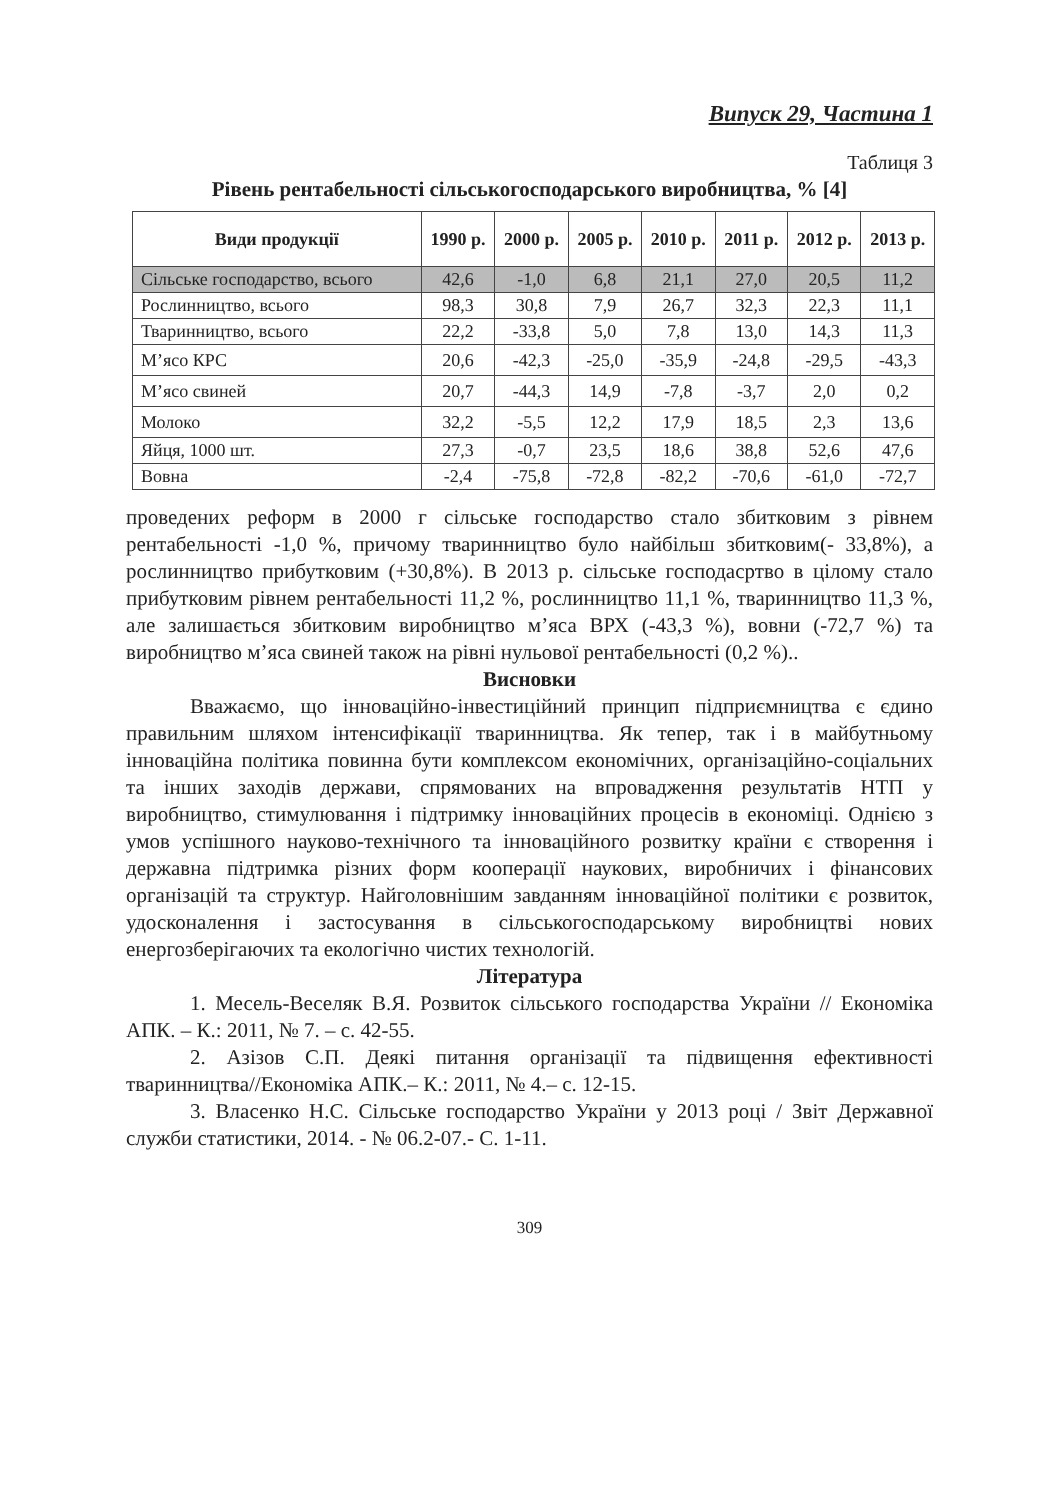Випуск 29, Частина 1
Таблиця 3
Рівень рентабельності сільськогосподарського виробництва, % [4]
| Види продукції | 1990 р. | 2000 р. | 2005 р. | 2010 р. | 2011 р. | 2012 р. | 2013 р. |
| --- | --- | --- | --- | --- | --- | --- | --- |
| Сільське господарство, всього | 42,6 | -1,0 | 6,8 | 21,1 | 27,0 | 20,5 | 11,2 |
| Рослинництво, всього | 98,3 | 30,8 | 7,9 | 26,7 | 32,3 | 22,3 | 11,1 |
| Тваринництво, всього | 22,2 | -33,8 | 5,0 | 7,8 | 13,0 | 14,3 | 11,3 |
| М’ясо КРС | 20,6 | -42,3 | -25,0 | -35,9 | -24,8 | -29,5 | -43,3 |
| М’ясо свиней | 20,7 | -44,3 | 14,9 | -7,8 | -3,7 | 2,0 | 0,2 |
| Молоко | 32,2 | -5,5 | 12,2 | 17,9 | 18,5 | 2,3 | 13,6 |
| Яйця, 1000 шт. | 27,3 | -0,7 | 23,5 | 18,6 | 38,8 | 52,6 | 47,6 |
| Вовна | -2,4 | -75,8 | -72,8 | -82,2 | -70,6 | -61,0 | -72,7 |
проведених реформ в 2000 г сільське господарство стало збитковим з рівнем рентабельності -1,0 %, причому тваринництво було найбільш збитковим(- 33,8%), а рослинництво прибутковим (+30,8%). В 2013 р. сільське господасртво в цілому стало прибутковим рівнем рентабельності 11,2 %, рослинництво 11,1 %, тваринництво 11,3 %, але залишається збитковим виробництво м’яса ВРХ (-43,3 %), вовни (-72,7 %) та виробництво м’яса свиней також на рівні нульової рентабельності (0,2 %)..
Висновки
Вважаємо, що інноваційно-інвестиційний принцип підприємництва є єдино правильним шляхом інтенсифікації тваринництва. Як тепер, так і в майбутньому інноваційна політика повинна бути комплексом економічних, організаційно-соціальних та інших заходів держави, спрямованих на впровадження результатів НТП у виробництво, стимулювання і підтримку інноваційних процесів в економіці. Однією з умов успішного науково-технічного та інноваційного розвитку країни є створення і державна підтримка різних форм кооперації наукових, виробничих і фінансових організацій та структур. Найголовнішим завданням інноваційної політики є розвиток, удосконалення і застосування в сільськогосподарському виробництві нових енергозберігаючих та екологічно чистих технологій.
Література
1. Месель-Веселяк В.Я. Розвиток сільського господарства України // Економіка АПК. – К.: 2011, № 7. – с. 42-55.
2. Азізов С.П. Деякі питання організації та підвищення ефективності тваринництва//Економіка АПК.– К.: 2011, № 4.– с. 12-15.
3. Власенко Н.С. Сільське господарство України у 2013 році / Звіт Державної служби статистики, 2014. - № 06.2-07.- С. 1-11.
309